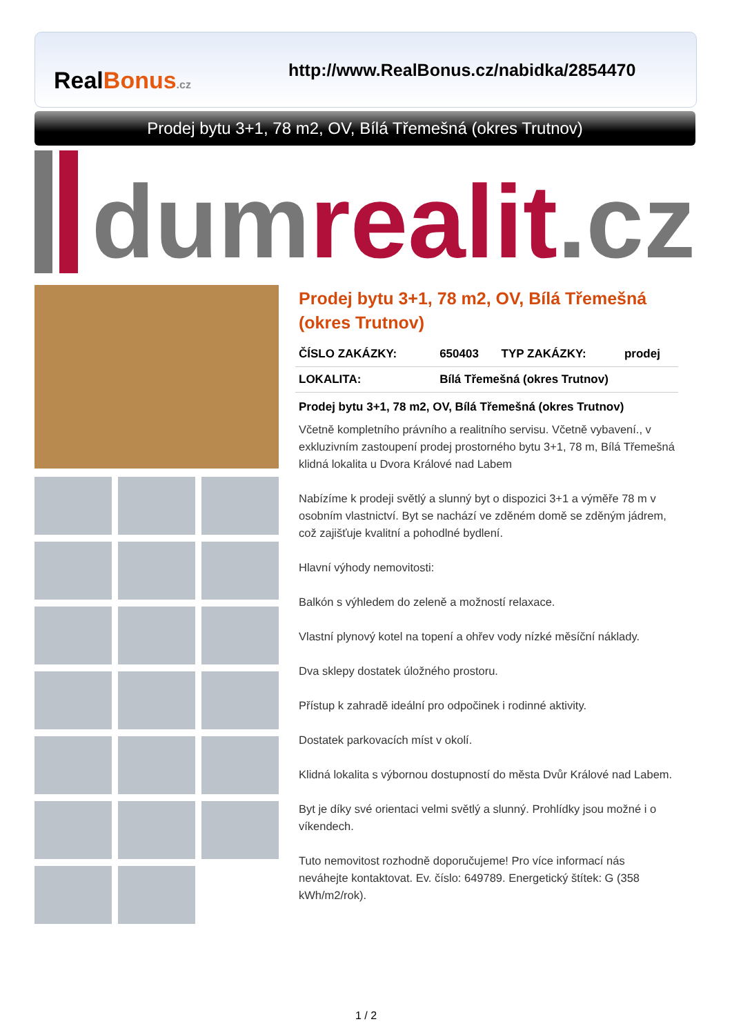RealBonus.cz
http://www.RealBonus.cz/nabidka/2854470
Prodej bytu 3+1, 78 m2, OV, Bílá Třemešná (okres Trutnov)
dum realit.cz
Prodej bytu 3+1, 78 m2, OV, Bílá Třemešná (okres Trutnov)
| ČÍSLO ZAKÁZKY: | 650403 | TYP ZAKÁZKY: | prodej |
| LOKALITA: | Bílá Třemešná (okres Trutnov) | | |
Prodej bytu 3+1, 78 m2, OV, Bílá Třemešná (okres Trutnov)
Včetně kompletního právního a realitního servisu. Včetně vybavení., v exkluzivním zastoupení prodej prostorného bytu 3+1, 78 m, Bílá Třemešná klidná lokalita u Dvora Králové nad Labem
Nabízíme k prodeji světlý a slunný byt o dispozici 3+1 a výměře 78 m v osobním vlastnictví. Byt se nachází ve zděném domě se zděným jádrem, což zajišťuje kvalitní a pohodlné bydlení.
Hlavní výhody nemovitosti:
Balkón s výhledem do zeleně a možností relaxace.
Vlastní plynový kotel na topení a ohřev vody nízké měsíční náklady.
Dva sklepy dostatek úložného prostoru.
Přístup k zahradě ideální pro odpočinek i rodinné aktivity.
Dostatek parkovacích míst v okolí.
Klidná lokalita s výbornou dostupností do města Dvůr Králové nad Labem.
Byt je díky své orientaci velmi světlý a slunný. Prohlídky jsou možné i o víkendech.
Tuto nemovitost rozhodně doporučujeme! Pro více informací nás neváhejte kontaktovat. Ev. číslo: 649789. Energetický štítek: G (358 kWh/m2/rok).
1 / 2